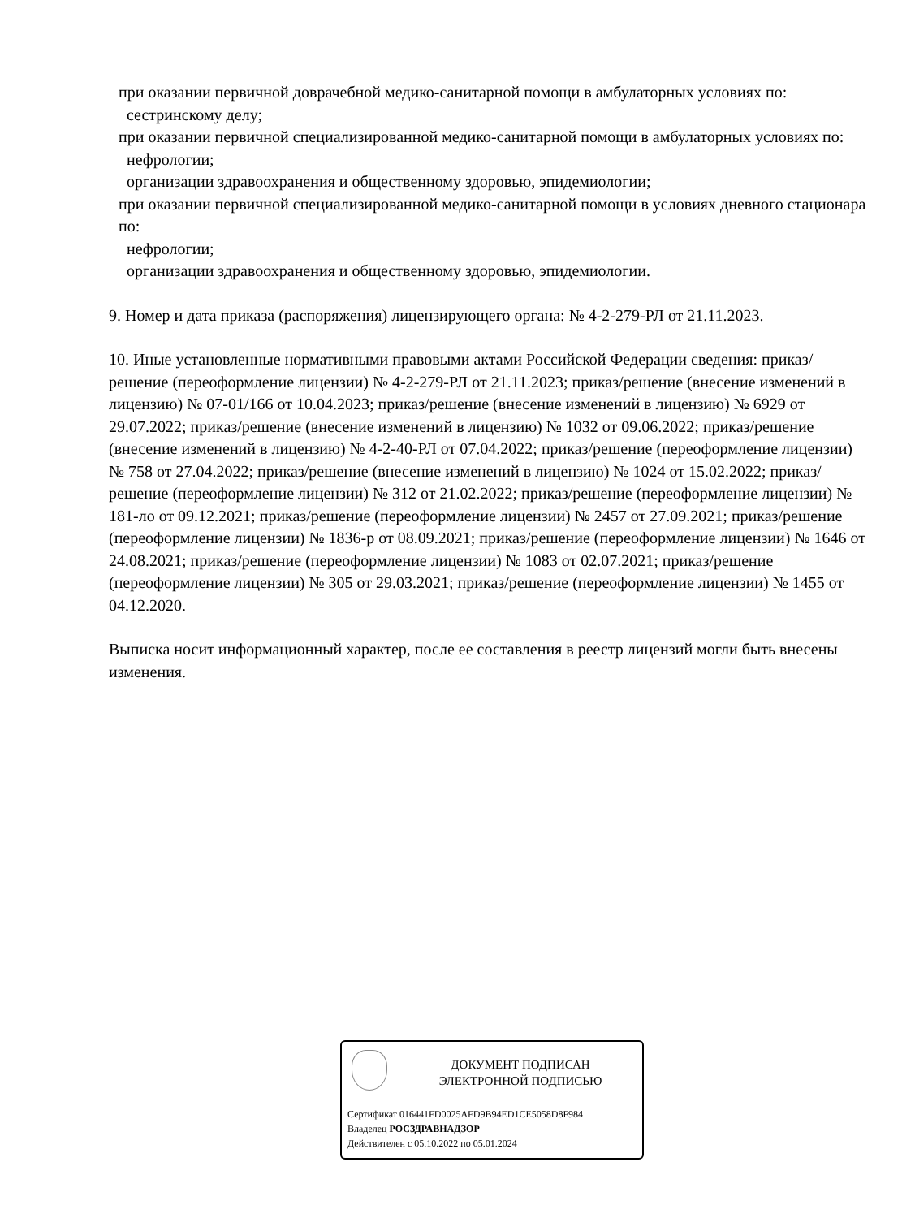при оказании первичной доврачебной медико-санитарной помощи в амбулаторных условиях по:
сестринскому делу;
при оказании первичной специализированной медико-санитарной помощи в амбулаторных условиях по:
нефрологии;
организации здравоохранения и общественному здоровью, эпидемиологии;
при оказании первичной специализированной медико-санитарной помощи в условиях дневного стационара по:
нефрологии;
организации здравоохранения и общественному здоровью, эпидемиологии.
9. Номер и дата приказа (распоряжения) лицензирующего органа: № 4-2-279-РЛ от 21.11.2023.
10. Иные установленные нормативными правовыми актами Российской Федерации сведения: приказ/решение (переоформление лицензии) № 4-2-279-РЛ от 21.11.2023; приказ/решение (внесение изменений в лицензию) № 07-01/166 от 10.04.2023; приказ/решение (внесение изменений в лицензию) № 6929 от 29.07.2022; приказ/решение (внесение изменений в лицензию) № 1032 от 09.06.2022; приказ/решение (внесение изменений в лицензию) № 4-2-40-РЛ от 07.04.2022; приказ/решение (переоформление лицензии) № 758 от 27.04.2022; приказ/решение (внесение изменений в лицензию) № 1024 от 15.02.2022; приказ/решение (переоформление лицензии) № 312 от 21.02.2022; приказ/решение (переоформление лицензии) № 181-ло от 09.12.2021; приказ/решение (переоформление лицензии) № 2457 от 27.09.2021; приказ/решение (переоформление лицензии) № 1836-р от 08.09.2021; приказ/решение (переоформление лицензии) № 1646 от 24.08.2021; приказ/решение (переоформление лицензии) № 1083 от 02.07.2021; приказ/решение (переоформление лицензии) № 305 от 29.03.2021; приказ/решение (переоформление лицензии) № 1455 от 04.12.2020.
Выписка носит информационный характер, после ее составления в реестр лицензий могли быть внесены изменения.
ДОКУМЕНТ ПОДПИСАН
ЭЛЕКТРОННОЙ ПОДПИСЬЮ
Сертификат 016441FD0025AFD9B94ED1CE5058D8F984
Владелец РОСЗДРАВНАДЗОР
Действителен с 05.10.2022 по 05.01.2024